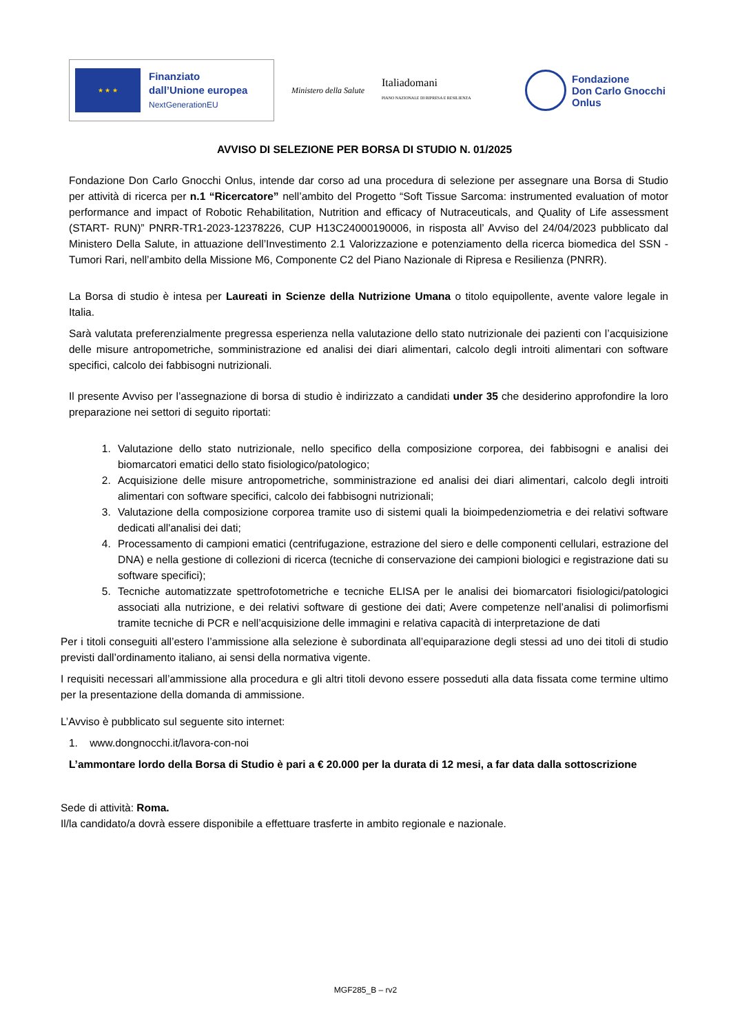★ ★ ★
Finanziato
dall’Unione europea
NextGenerationEU
Ministero della Salute
Italiadomani
PIANO NAZIONALE DI RIPRESA E RESILIENZA
Fondazione
Don Carlo Gnocchi
Onlus
AVVISO DI SELEZIONE PER BORSA DI STUDIO N. 01/2025
Fondazione Don Carlo Gnocchi Onlus, intende dar corso ad una procedura di selezione per assegnare una Borsa di Studio per attività di ricerca per n.1 “Ricercatore” nell’ambito del Progetto “Soft Tissue Sarcoma: instrumented evaluation of motor performance and impact of Robotic Rehabilitation, Nutrition and efficacy of Nutraceuticals, and Quality of Life assessment (START- RUN)” PNRR-TR1-2023-12378226, CUP H13C24000190006, in risposta all’ Avviso del 24/04/2023 pubblicato dal Ministero Della Salute, in attuazione dell’Investimento 2.1 Valorizzazione e potenziamento della ricerca biomedica del SSN - Tumori Rari, nell’ambito della Missione M6, Componente C2 del Piano Nazionale di Ripresa e Resilienza (PNRR).
La Borsa di studio è intesa per Laureati in Scienze della Nutrizione Umana o titolo equipollente, avente valore legale in Italia.
Sarà valutata preferenzialmente pregressa esperienza nella valutazione dello stato nutrizionale dei pazienti con l’acquisizione delle misure antropometriche, somministrazione ed analisi dei diari alimentari, calcolo degli introiti alimentari con software specifici, calcolo dei fabbisogni nutrizionali.
Il presente Avviso per l’assegnazione di borsa di studio è indirizzato a candidati under 35 che desiderino approfondire la loro preparazione nei settori di seguito riportati:
1. Valutazione dello stato nutrizionale, nello specifico della composizione corporea, dei fabbisogni e analisi dei biomarcatori ematici dello stato fisiologico/patologico;
2. Acquisizione delle misure antropometriche, somministrazione ed analisi dei diari alimentari, calcolo degli introiti alimentari con software specifici, calcolo dei fabbisogni nutrizionali;
3. Valutazione della composizione corporea tramite uso di sistemi quali la bioimpedenziometria e dei relativi software dedicati all'analisi dei dati;
4. Processamento di campioni ematici (centrifugazione, estrazione del siero e delle componenti cellulari, estrazione del DNA) e nella gestione di collezioni di ricerca (tecniche di conservazione dei campioni biologici e registrazione dati su software specifici);
5. Tecniche automatizzate spettrofotometriche e tecniche ELISA per le analisi dei biomarcatori fisiologici/patologici associati alla nutrizione, e dei relativi software di gestione dei dati; Avere competenze nell’analisi di polimorfismi tramite tecniche di PCR e nell’acquisizione delle immagini e relativa capacità di interpretazione de dati
Per i titoli conseguiti all’estero l’ammissione alla selezione è subordinata all’equiparazione degli stessi ad uno dei titoli di studio previsti dall’ordinamento italiano, ai sensi della normativa vigente.
I requisiti necessari all’ammissione alla procedura e gli altri titoli devono essere posseduti alla data fissata come termine ultimo per la presentazione della domanda di ammissione.
L’Avviso è pubblicato sul seguente sito internet:
1. www.dongnocchi.it/lavora-con-noi
L’ammontare lordo della Borsa di Studio è pari a € 20.000 per la durata di 12 mesi, a far data dalla sottoscrizione
Sede di attività: Roma.
Il/la candidato/a dovrà essere disponibile a effettuare trasferte in ambito regionale e nazionale.
MGF285_B – rv2